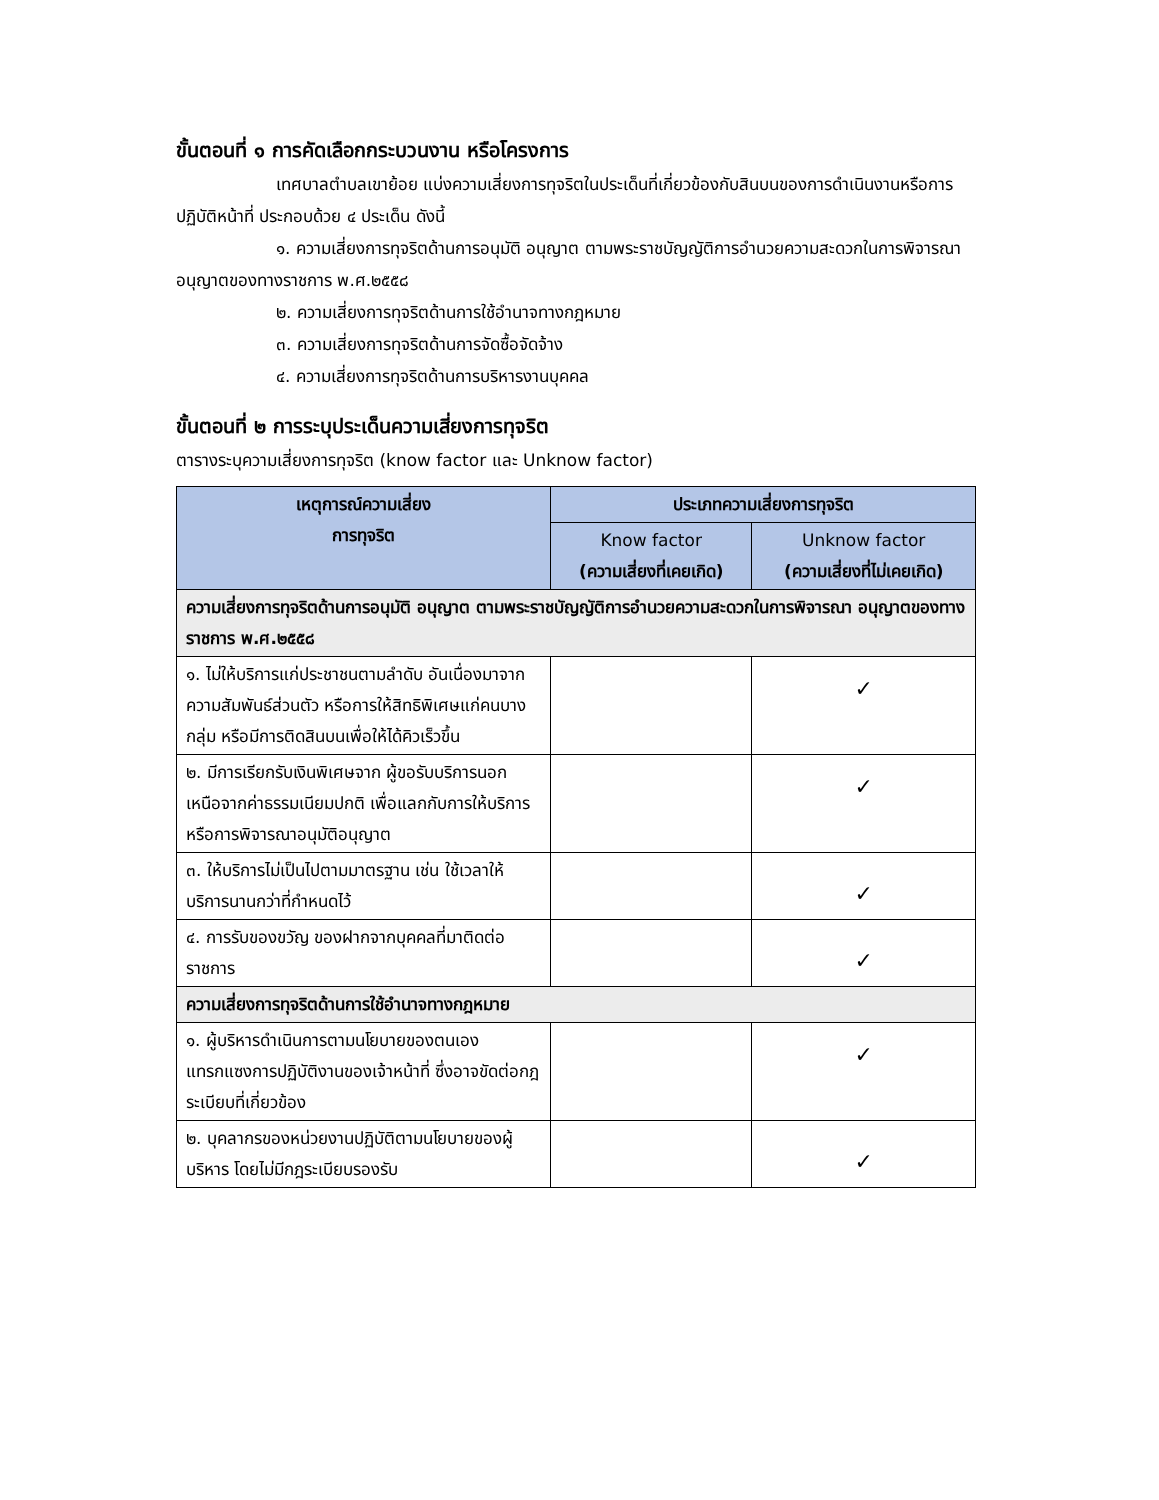ขั้นตอนที่ ๑ การคัดเลือกกระบวนงาน หรือโครงการ
เทศบาลตำบลเขาย้อย แบ่งความเสี่ยงการทุจริตในประเด็นที่เกี่ยวข้องกับสินบนของการดำเนินงานหรือการปฏิบัติหน้าที่ ประกอบด้วย ๔ ประเด็น ดังนี้
๑. ความเสี่ยงการทุจริตด้านการอนุมัติ อนุญาต ตามพระราชบัญญัติการอำนวยความสะดวกในการพิจารณาอนุญาตของทางราชการ พ.ศ.๒๕๕๘
๒. ความเสี่ยงการทุจริตด้านการใช้อำนาจทางกฎหมาย
๓. ความเสี่ยงการทุจริตด้านการจัดซื้อจัดจ้าง
๔. ความเสี่ยงการทุจริตด้านการบริหารงานบุคคล
ขั้นตอนที่ ๒ การระบุประเด็นความเสี่ยงการทุจริต
ตารางระบุความเสี่ยงการทุจริต (know factor และ Unknow factor)
| เหตุการณ์ความเสี่ยง การทุจริต | ประเภทความเสี่ยงการทุจริต | |
| --- | --- | --- |
| | Know factor (ความเสี่ยงที่เคยเกิด) | Unknow factor (ความเสี่ยงที่ไม่เคยเกิด) |
| ความเสี่ยงการทุจริตด้านการอนุมัติ อนุญาต ตามพระราชบัญญัติการอำนวยความสะดวกในการพิจารณา อนุญาตของทางราชการ พ.ศ.๒๕๕๘ | | |
| ๑. ไม่ให้บริการแก่ประชาชนตามลำดับ อันเนื่องมาจากความสัมพันธ์ส่วนตัว หรือการให้สิทธิพิเศษแก่คนบางกลุ่ม หรือมีการติดสินบนเพื่อให้ได้คิวเร็วขึ้น | | ✓ |
| ๒. มีการเรียกรับเงินพิเศษจาก ผู้ขอรับบริการนอกเหนือจากค่าธรรมเนียมปกติ เพื่อแลกกับการให้บริการ หรือการพิจารณาอนุมัติอนุญาต | | ✓ |
| ๓. ให้บริการไม่เป็นไปตามมาตรฐาน เช่น ใช้เวลาให้บริการนานกว่าที่กำหนดไว้ | | ✓ |
| ๔. การรับของขวัญ ของฝากจากบุคคลที่มาติดต่อราชการ | | ✓ |
| ความเสี่ยงการทุจริตด้านการใช้อำนาจทางกฎหมาย | | |
| ๑. ผู้บริหารดำเนินการตามนโยบายของตนเอง แทรกแซงการปฏิบัติงานของเจ้าหน้าที่ ซึ่งอาจขัดต่อกฎระเบียบที่เกี่ยวข้อง | | ✓ |
| ๒. บุคลากรของหน่วยงานปฏิบัติตามนโยบายของผู้บริหาร โดยไม่มีกฎระเบียบรองรับ | | ✓ |